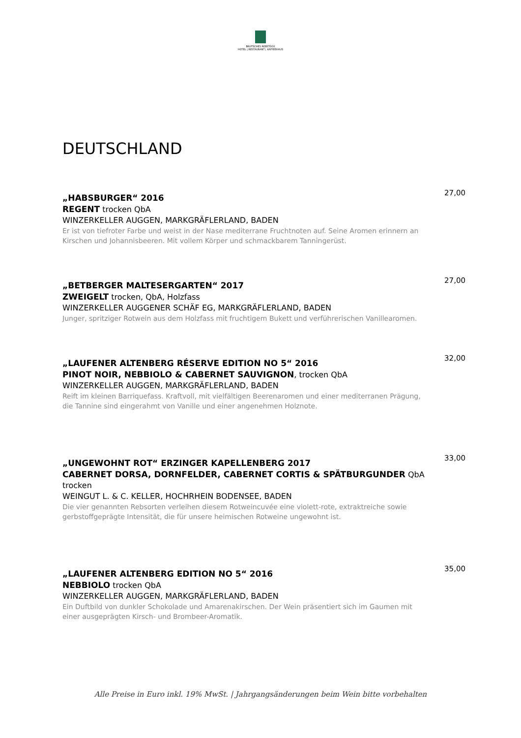BRUTSCHES REBSTOCK
HOTEL | RESTAURANT | KAFFEEHAUS
DEUTSCHLAND
„HABSBURGER“ 2016
REGENT trocken QbA
WINZERKELLER AUGGEN, MARKGRÄFLERLAND, BADEN
Er ist von tiefroter Farbe und weist in der Nase mediterrane Fruchtnoten auf. Seine Aromen erinnern an Kirschen und Johannisbeeren. Mit vollem Körper und schmackbarem Tanningerüst.
27,00
„BETBERGER MALTESERGARTEN“ 2017
ZWEIGELT trocken, QbA, Holzfass
WINZERKELLER AUGGENER SCHÄF EG, MARKGRÄFLERLAND, BADEN
Junger, spritziger Rotwein aus dem Holzfass mit fruchtigem Bukett und verführerischen Vanillearomen.
27,00
„LAUFENER ALTENBERG RÉSERVE EDITION NO 5“ 2016
PINOT NOIR, NEBBIOLO & CABERNET SAUVIGNON, trocken QbA
WINZERKELLER AUGGEN, MARKGRÄFLERLAND, BADEN
Reift im kleinen Barriquefass. Kraftvoll, mit vielfältigen Beerenaromen und einer mediterranen Prägung, die Tannine sind eingerahmt von Vanille und einer angenehmen Holznote.
32,00
„UNGEWOHNT ROT“ ERZINGER KAPELLENBERG 2017
CABERNET DORSA, DORNFELDER, CABERNET CORTIS & SPÄTBURGUNDER QbA trocken
WEINGUT L. & C. KELLER, HOCHRHEIN BODENSEE, BADEN
Die vier genannten Rebsorten verleihen diesem Rotweincuvée eine violett-rote, extraktreiche sowie gerbstoffgeprägte Intensität, die für unsere heimischen Rotweine ungewohnt ist.
33,00
„LAUFENER ALTENBERG EDITION NO 5“ 2016
NEBBIOLO trocken QbA
WINZERKELLER AUGGEN, MARKGRÄFLERLAND, BADEN
Ein Duftbild von dunkler Schokolade und Amarenakirschen. Der Wein präsentiert sich im Gaumen mit einer ausgeprägten Kirsch- und Brombeer-Aromatik.
35,00
Alle Preise in Euro inkl. 19% MwSt. | Jahrgangsänderungen beim Wein bitte vorbehalten